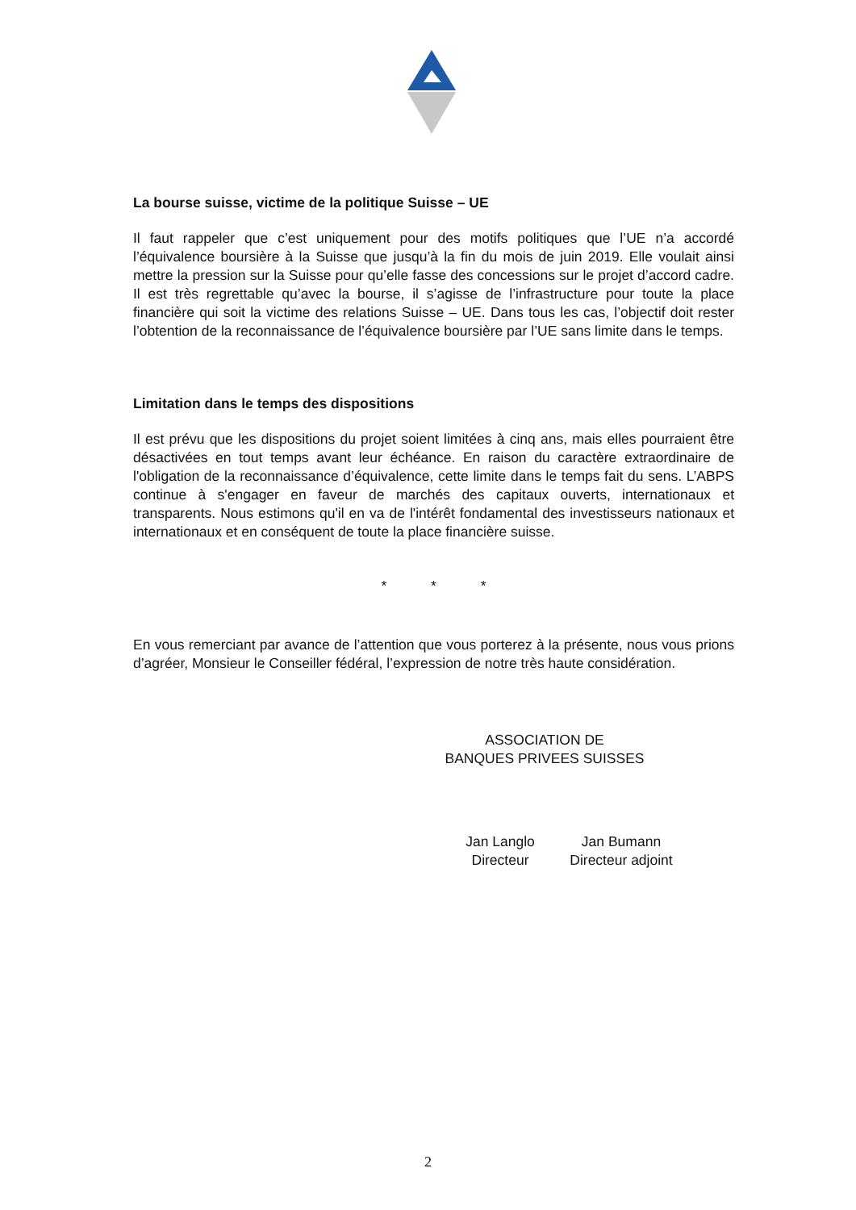La bourse suisse, victime de la politique Suisse – UE
Il faut rappeler que c’est uniquement pour des motifs politiques que l’UE n’a accordé l’équivalence boursière à la Suisse que jusqu’à la fin du mois de juin 2019. Elle voulait ainsi mettre la pression sur la Suisse pour qu’elle fasse des concessions sur le projet d’accord cadre. Il est très regrettable qu’avec la bourse, il s’agisse de l’infrastructure pour toute la place financière qui soit la victime des relations Suisse – UE. Dans tous les cas, l’objectif doit rester l’obtention de la reconnaissance de l’équivalence boursière par l’UE sans limite dans le temps.
Limitation dans le temps des dispositions
Il est prévu que les dispositions du projet soient limitées à cinq ans, mais elles pourraient être désactivées en tout temps avant leur échéance. En raison du caractère extraordinaire de l'obligation de la reconnaissance d’équivalence, cette limite dans le temps fait du sens. L’ABPS continue à s'engager en faveur de marchés des capitaux ouverts, internationaux et transparents. Nous estimons qu'il en va de l'intérêt fondamental des investisseurs nationaux et internationaux et en conséquent de toute la place financière suisse.
* * *
En vous remerciant par avance de l’attention que vous porterez à la présente, nous vous prions d’agréer, Monsieur le Conseiller fédéral, l’expression de notre très haute considération.
ASSOCIATION DE
BANQUES PRIVEES SUISSES
Jan Langlo
Directeur
Jan Bumann
Directeur adjoint
2